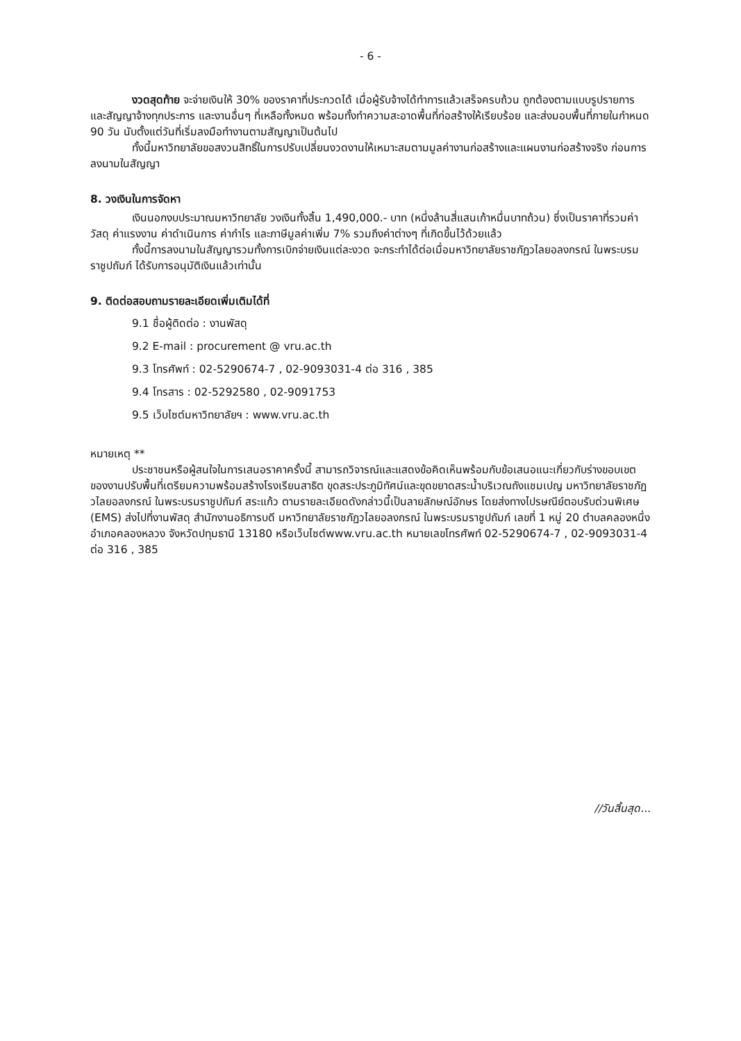- 6 -
งวดสุดท้าย จะจ่ายเงินให้ 30% ของราคาที่ประกวดได้ เมื่อผู้รับจ้างได้ทำการแล้วเสร็จครบถ้วน ถูกต้องตามแบบรูปรายการและสัญญาจ้างทุกประการ และงานอื่นๆ ที่เหลือทั้งหมด พร้อมทั้งทำความสะอาดพื้นที่ก่อสร้างให้เรียบร้อย และส่งมอบพื้นที่ภายในกำหนด 90 วัน นับตั้งแต่วันที่เริ่มลงมือทำงานตามสัญญาเป็นต้นไป
ทั้งนี้มหาวิทยาลัยขอสงวนสิทธิ์ในการปรับเปลี่ยนงวดงานให้เหมาะสมตามมูลค่างานก่อสร้างและแผนงานก่อสร้างจริง ก่อนการลงนามในสัญญา
8. วงเงินในการจัดหา
เงินนอกงบประมาณมหาวิทยาลัย วงเงินทั้งสิ้น 1,490,000.- บาท (หนึ่งล้านสี่แสนเก้าหมื่นบาทถ้วน) ซึ่งเป็นราคาที่รวมค่าวัสดุ ค่าแรงงาน ค่าดำเนินการ ค่ากำไร และภาษีมูลค่าเพิ่ม 7% รวมถึงค่าต่างๆ ที่เกิดขึ้นไว้ด้วยแล้ว
ทั้งนี้การลงนามในสัญญารวมทั้งการเบิกจ่ายเงินแต่ละงวด จะกระทำได้ต่อเมื่อมหาวิทยาลัยราชภัฏวไลยอลงกรณ์ ในพระบรมราชูปถัมภ์ ได้รับการอนุมัติเงินแล้วเท่านั้น
9. ติดต่อสอบถามรายละเอียดเพิ่มเติมได้ที่
9.1 ชื่อผู้ติดต่อ : งานพัสดุ
9.2 E-mail : procurement @ vru.ac.th
9.3 โทรศัพท์ : 02-5290674-7 , 02-9093031-4 ต่อ 316 , 385
9.4 โทรสาร : 02-5292580 , 02-9091753
9.5 เว็บไซต์มหาวิทยาลัยฯ : www.vru.ac.th
หมายเหตุ **
ประชาชนหรือผู้สนใจในการเสนอราคาครั้งนี้ สามารถวิจารณ์และแสดงข้อคิดเห็นพร้อมกับข้อเสนอแนะเกี่ยวกับร่างขอบเขตของงานปรับพื้นที่เตรียมความพร้อมสร้างโรงเรียนสาธิต ขุดสระประภูมิทัศน์และขุดขยาดสระน้ำบริเวณถังแชมเปญ มหาวิทยาลัยราชภัฏวไลยอลงกรณ์ ในพระบรมราชูปถัมภ์ สระแก้ว ตามรายละเอียดดังกล่าวนี้เป็นลายลักษณ์อักษร โดยส่งทางไปรษณีย์ตอบรับด่วนพิเศษ (EMS) ส่งไปที่งานพัสดุ สำนักงานอธิการบดี มหาวิทยาลัยราชภัฏวไลยอลงกรณ์ ในพระบรมราชูปถัมภ์ เลขที่ 1 หมู่ 20 ตำบลคลองหนึ่ง อำเภอคลองหลวง จังหวัดปทุมธานี 13180 หรือเว็บไซต์www.vru.ac.th หมายเลขโทรศัพท์ 02-5290674-7 , 02-9093031-4 ต่อ 316 , 385
//วันสิ้นสุด...